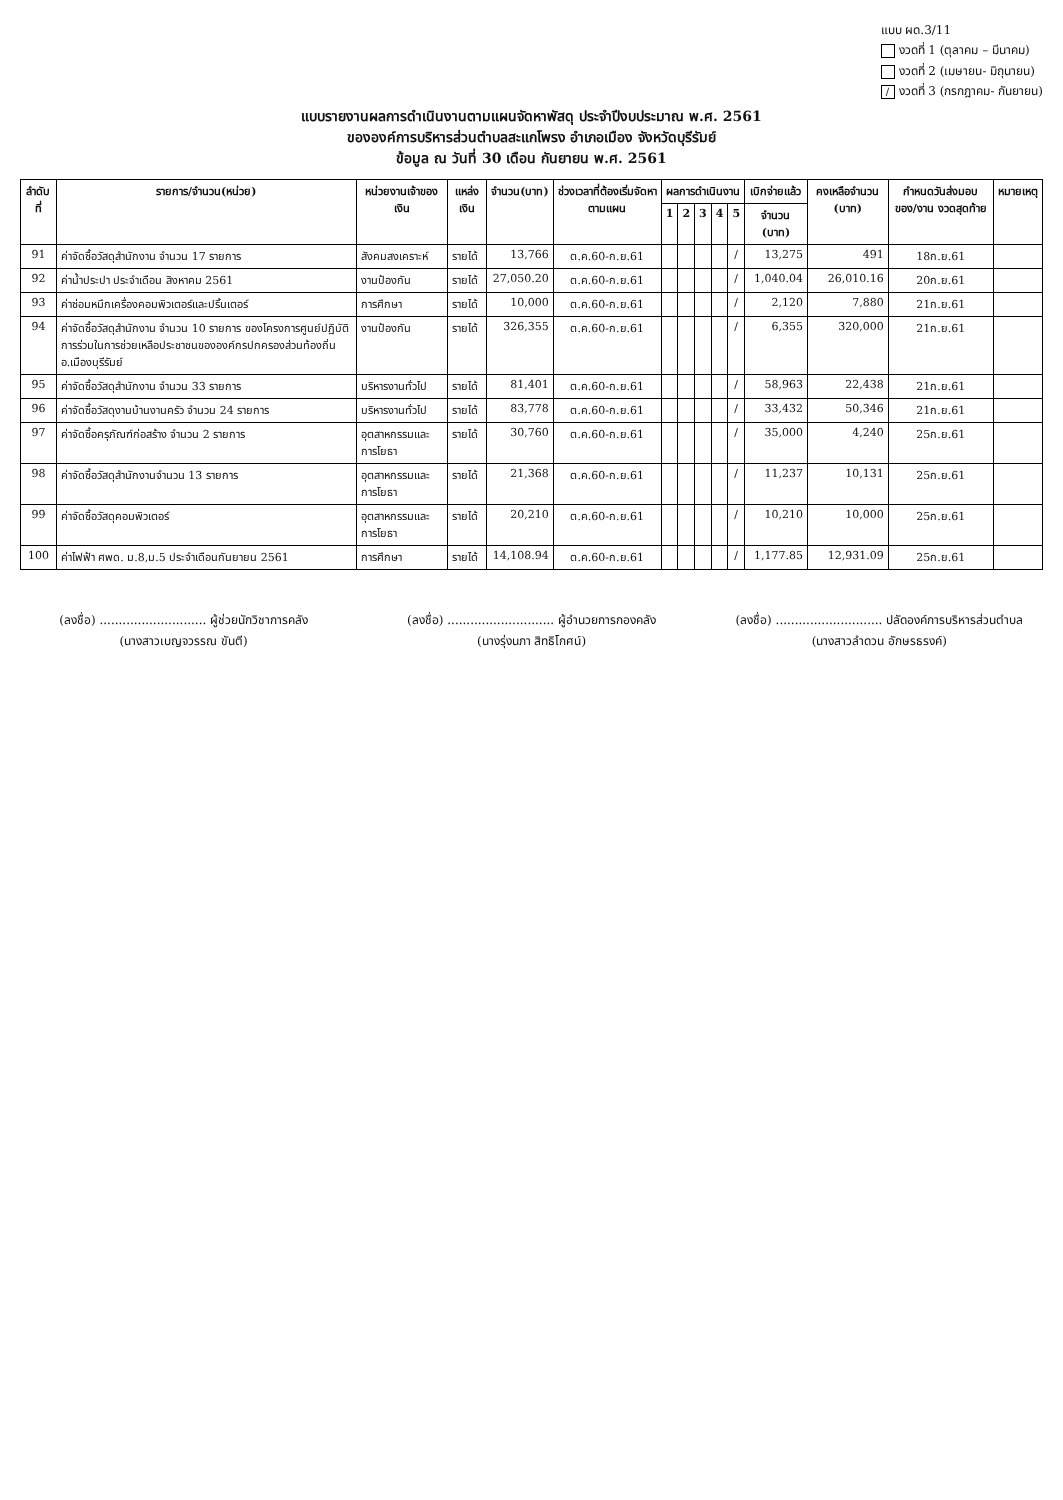แบบ ผด.3/11
งวดที่ 1 (ตุลาคม – มีนาคม)
งวดที่ 2 (เมษายน- มิถุนายน)
/ งวดที่ 3 (กรกฎาคม- กันยายน)
แบบรายงานผลการดำเนินงานตามแผนจัดหาพัสดุ ประจำปีงบประมาณ พ.ศ. 2561
ขององค์การบริหารส่วนตำบลสะแกโพรง อำเภอเมือง จังหวัดบุรีรัมย์
ข้อมูล ณ วันที่ 30 เดือน กันยายน พ.ศ. 2561
| ลำดับที่ | รายการ/จำนวน(หน่วย) | หน่วยงานเจ้าของเงิน | แหล่งเงิน | จำนวน(บาท) | ช่วงเวลาที่ต้องเริ่มจัดหาตามแผน | ผลการดำเนินงาน | | | | | เบิกจ่ายแล้ว | คงเหลือจำนวน (บาท) | กำหนดวันส่งมอบของ/งาน งวดสุดท้าย | หมายเหตุ |
| --- | --- | --- | --- | --- | --- | --- | --- | --- | --- | --- | --- | --- | --- | --- |
| | | | | | | 1 | 2 | 3 | 4 | 5 | จำนวน (บาท) | | | |
| 91 | ค่าจัดซื้อวัสดุสำนักงาน จำนวน 17 รายการ | สังคมสงเคราะห์ | รายได้ | 13,766 | ต.ค.60-ก.ย.61 | | | | | / | 13,275 | 491 | 18ก.ย.61 | |
| 92 | ค่าน้ำประปา ประจำเดือน สิงหาคม 2561 | งานป้องกัน | รายได้ | 27,050.20 | ต.ค.60-ก.ย.61 | | | | | / | 1,040.04 | 26,010.16 | 20ก.ย.61 | |
| 93 | ค่าซ่อมหมึกเครื่องคอมพิวเตอร์และปริ้นเตอร์ | การศึกษา | รายได้ | 10,000 | ต.ค.60-ก.ย.61 | | | | | / | 2,120 | 7,880 | 21ก.ย.61 | |
| 94 | ค่าจัดซื้อวัสดุสำนักงาน จำนวน 10 รายการ ของโครงการศูนย์ปฏิบัติการร่วมในการช่วยเหลือประชาชนขององค์กรปกครองส่วนท้องถิ่น อ.เมืองบุรีรัมย์ | งานป้องกัน | รายได้ | 326,355 | ต.ค.60-ก.ย.61 | | | | | / | 6,355 | 320,000 | 21ก.ย.61 | |
| 95 | ค่าจัดซื้อวัสดุสำนักงาน จำนวน 33 รายการ | บริหารงานทั่วไป | รายได้ | 81,401 | ต.ค.60-ก.ย.61 | | | | | / | 58,963 | 22,438 | 21ก.ย.61 | |
| 96 | ค่าจัดซื้อวัสดุงานบ้านงานครัว จำนวน 24 รายการ | บริหารงานทั่วไป | รายได้ | 83,778 | ต.ค.60-ก.ย.61 | | | | | / | 33,432 | 50,346 | 21ก.ย.61 | |
| 97 | ค่าจัดซื้อครุภัณฑ์ก่อสร้าง จำนวน 2 รายการ | อุตสาหกรรมและการโยธา | รายได้ | 30,760 | ต.ค.60-ก.ย.61 | | | | | / | 35,000 | 4,240 | 25ก.ย.61 | |
| 98 | ค่าจัดซื้อวัสดุสำนักงานจำนวน 13 รายการ | อุตสาหกรรมและการโยธา | รายได้ | 21,368 | ต.ค.60-ก.ย.61 | | | | | / | 11,237 | 10,131 | 25ก.ย.61 | |
| 99 | ค่าจัดซื้อวัสดุคอมพิวเตอร์ | อุตสาหกรรมและการโยธา | รายได้ | 20,210 | ต.ค.60-ก.ย.61 | | | | | / | 10,210 | 10,000 | 25ก.ย.61 | |
| 100 | ค่าไฟฟ้า ศพด. ม.8,ม.5 ประจำเดือนกันยายน 2561 | การศึกษา | รายได้ | 14,108.94 | ต.ค.60-ก.ย.61 | | | | | / | 1,177.85 | 12,931.09 | 25ก.ย.61 | |
(ลงชื่อ) ............................ ผู้ช่วยนักวิชาการคลัง
(นางสาวเบญจวรรณ ขันตี)
(ลงชื่อ) ............................ ผู้อำนวยการกองคลัง
(นางรุ่งนภา สิทธิโกศน์)
(ลงชื่อ) ............................ ปลัดองค์การบริหารส่วนตำบล
(นางสาวลำดวน อักษรธรงค์)